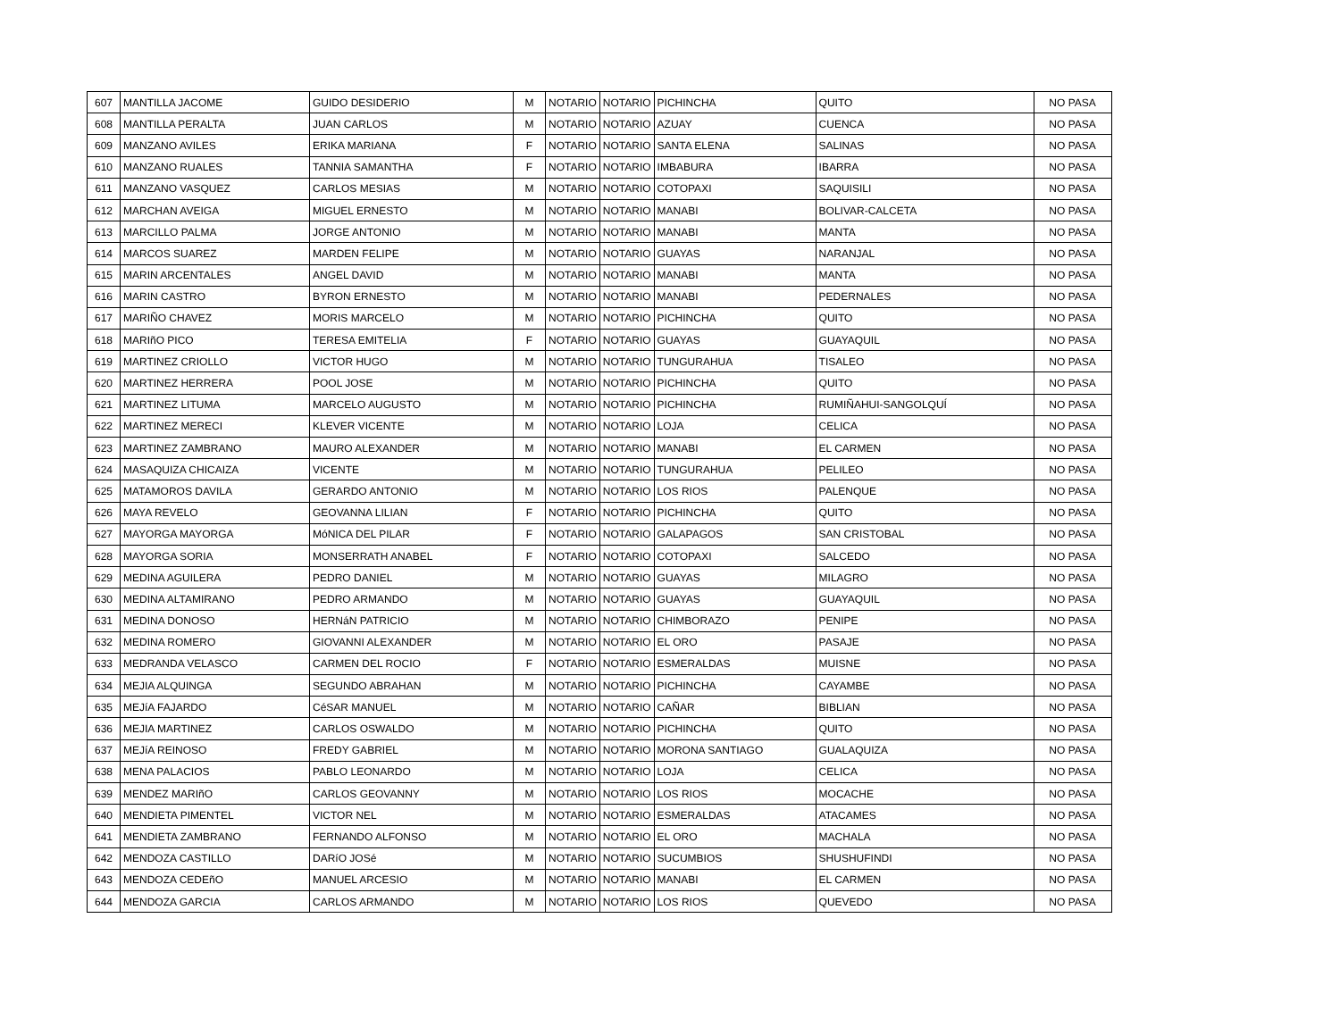| 607 | MANTILLA JACOME | GUIDO DESIDERIO | M | NOTARIO | NOTARIO | PICHINCHA | QUITO | NO PASA |
| 608 | MANTILLA PERALTA | JUAN CARLOS | M | NOTARIO | NOTARIO | AZUAY | CUENCA | NO PASA |
| 609 | MANZANO AVILES | ERIKA MARIANA | F | NOTARIO | NOTARIO | SANTA ELENA | SALINAS | NO PASA |
| 610 | MANZANO RUALES | TANNIA SAMANTHA | F | NOTARIO | NOTARIO | IMBABURA | IBARRA | NO PASA |
| 611 | MANZANO VASQUEZ | CARLOS MESIAS | M | NOTARIO | NOTARIO | COTOPAXI | SAQUISILI | NO PASA |
| 612 | MARCHAN AVEIGA | MIGUEL ERNESTO | M | NOTARIO | NOTARIO | MANABI | BOLIVAR-CALCETA | NO PASA |
| 613 | MARCILLO PALMA | JORGE ANTONIO | M | NOTARIO | NOTARIO | MANABI | MANTA | NO PASA |
| 614 | MARCOS SUAREZ | MARDEN FELIPE | M | NOTARIO | NOTARIO | GUAYAS | NARANJAL | NO PASA |
| 615 | MARIN ARCENTALES | ANGEL DAVID | M | NOTARIO | NOTARIO | MANABI | MANTA | NO PASA |
| 616 | MARIN CASTRO | BYRON ERNESTO | M | NOTARIO | NOTARIO | MANABI | PEDERNALES | NO PASA |
| 617 | MARIÑO CHAVEZ | MORIS MARCELO | M | NOTARIO | NOTARIO | PICHINCHA | QUITO | NO PASA |
| 618 | MARIñO PICO | TERESA EMITELIA | F | NOTARIO | NOTARIO | GUAYAS | GUAYAQUIL | NO PASA |
| 619 | MARTINEZ CRIOLLO | VICTOR HUGO | M | NOTARIO | NOTARIO | TUNGURAHUA | TISALEO | NO PASA |
| 620 | MARTINEZ HERRERA | POOL JOSE | M | NOTARIO | NOTARIO | PICHINCHA | QUITO | NO PASA |
| 621 | MARTINEZ LITUMA | MARCELO AUGUSTO | M | NOTARIO | NOTARIO | PICHINCHA | RUMIÑAHUI-SANGOLQUÍ | NO PASA |
| 622 | MARTINEZ MERECI | KLEVER VICENTE | M | NOTARIO | NOTARIO | LOJA | CELICA | NO PASA |
| 623 | MARTINEZ ZAMBRANO | MAURO ALEXANDER | M | NOTARIO | NOTARIO | MANABI | EL CARMEN | NO PASA |
| 624 | MASAQUIZA CHICAIZA | VICENTE | M | NOTARIO | NOTARIO | TUNGURAHUA | PELILEO | NO PASA |
| 625 | MATAMOROS DAVILA | GERARDO ANTONIO | M | NOTARIO | NOTARIO | LOS RIOS | PALENQUE | NO PASA |
| 626 | MAYA REVELO | GEOVANNA LILIAN | F | NOTARIO | NOTARIO | PICHINCHA | QUITO | NO PASA |
| 627 | MAYORGA MAYORGA | MóNICA DEL PILAR | F | NOTARIO | NOTARIO | GALAPAGOS | SAN CRISTOBAL | NO PASA |
| 628 | MAYORGA SORIA | MONSERRATH ANABEL | F | NOTARIO | NOTARIO | COTOPAXI | SALCEDO | NO PASA |
| 629 | MEDINA AGUILERA | PEDRO DANIEL | M | NOTARIO | NOTARIO | GUAYAS | MILAGRO | NO PASA |
| 630 | MEDINA ALTAMIRANO | PEDRO ARMANDO | M | NOTARIO | NOTARIO | GUAYAS | GUAYAQUIL | NO PASA |
| 631 | MEDINA DONOSO | HERNáN PATRICIO | M | NOTARIO | NOTARIO | CHIMBORAZO | PENIPE | NO PASA |
| 632 | MEDINA ROMERO | GIOVANNI ALEXANDER | M | NOTARIO | NOTARIO | EL ORO | PASAJE | NO PASA |
| 633 | MEDRANDA VELASCO | CARMEN DEL ROCIO | F | NOTARIO | NOTARIO | ESMERALDAS | MUISNE | NO PASA |
| 634 | MEJIA ALQUINGA | SEGUNDO ABRAHAN | M | NOTARIO | NOTARIO | PICHINCHA | CAYAMBE | NO PASA |
| 635 | MEJíA FAJARDO | CéSAR MANUEL | M | NOTARIO | NOTARIO | CAÑAR | BIBLIAN | NO PASA |
| 636 | MEJIA MARTINEZ | CARLOS OSWALDO | M | NOTARIO | NOTARIO | PICHINCHA | QUITO | NO PASA |
| 637 | MEJíA REINOSO | FREDY GABRIEL | M | NOTARIO | NOTARIO | MORONA SANTIAGO | GUALAQUIZA | NO PASA |
| 638 | MENA PALACIOS | PABLO LEONARDO | M | NOTARIO | NOTARIO | LOJA | CELICA | NO PASA |
| 639 | MENDEZ MARIñO | CARLOS GEOVANNY | M | NOTARIO | NOTARIO | LOS RIOS | MOCACHE | NO PASA |
| 640 | MENDIETA PIMENTEL | VICTOR NEL | M | NOTARIO | NOTARIO | ESMERALDAS | ATACAMES | NO PASA |
| 641 | MENDIETA ZAMBRANO | FERNANDO ALFONSO | M | NOTARIO | NOTARIO | EL ORO | MACHALA | NO PASA |
| 642 | MENDOZA CASTILLO | DARíO JOSé | M | NOTARIO | NOTARIO | SUCUMBIOS | SHUSHUFINDI | NO PASA |
| 643 | MENDOZA CEDEñO | MANUEL ARCESIO | M | NOTARIO | NOTARIO | MANABI | EL CARMEN | NO PASA |
| 644 | MENDOZA GARCIA | CARLOS ARMANDO | M | NOTARIO | NOTARIO | LOS RIOS | QUEVEDO | NO PASA |